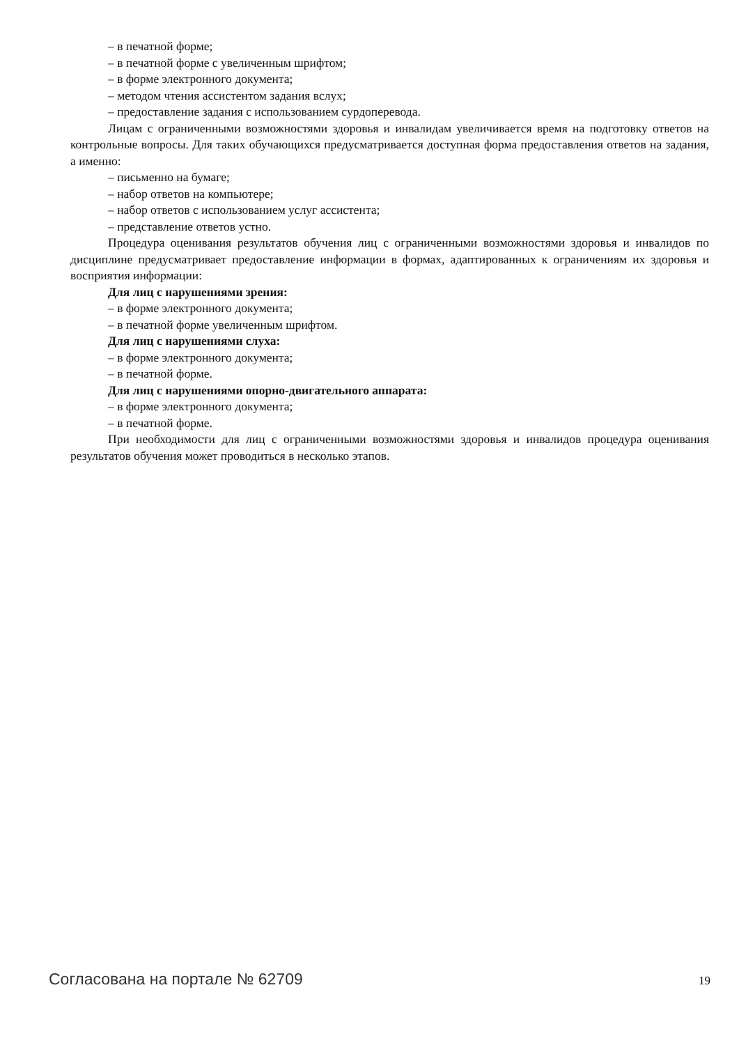– в печатной форме;
– в печатной форме с увеличенным шрифтом;
– в форме электронного документа;
– методом чтения ассистентом задания вслух;
– предоставление задания с использованием сурдоперевода.
Лицам с ограниченными возможностями здоровья и инвалидам увеличивается время на подготовку ответов на контрольные вопросы. Для таких обучающихся предусматривается доступная форма предоставления ответов на задания, а именно:
– письменно на бумаге;
– набор ответов на компьютере;
– набор ответов с использованием услуг ассистента;
– представление ответов устно.
Процедура оценивания результатов обучения лиц с ограниченными возможностями здоровья и инвалидов по дисциплине предусматривает предоставление информации в формах, адаптированных к ограничениям их здоровья и восприятия информации:
Для лиц с нарушениями зрения:
– в форме электронного документа;
– в печатной форме увеличенным шрифтом.
Для лиц с нарушениями слуха:
– в форме электронного документа;
– в печатной форме.
Для лиц с нарушениями опорно-двигательного аппарата:
– в форме электронного документа;
– в печатной форме.
При необходимости для лиц с ограниченными возможностями здоровья и инвалидов процедура оценивания результатов обучения может проводиться в несколько этапов.
Согласована на портале № 62709 19